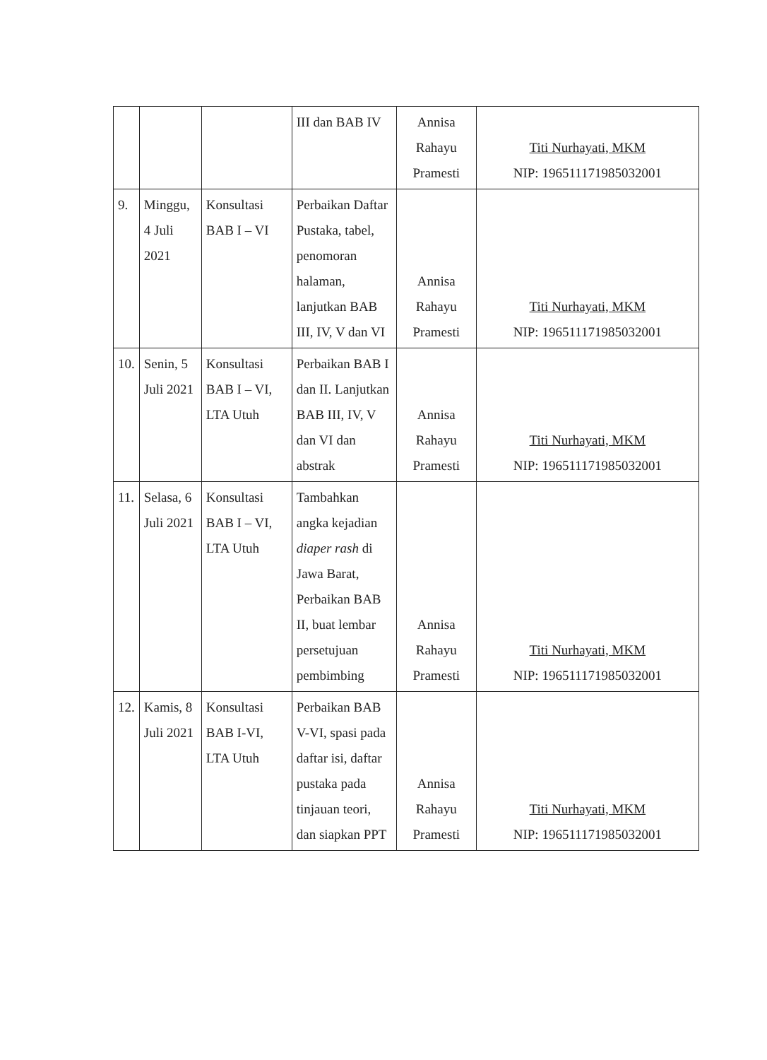| | | | III dan BAB IV | Annisa Rahayu Pramesti | Titi Nurhayati, MKM NIP: 196511171985032001 |
| 9. | Minggu, 4 Juli 2021 | Konsultasi BAB I – VI | Perbaikan Daftar Pustaka, tabel, penomoran halaman, lanjutkan BAB III, IV, V dan VI | Annisa Rahayu Pramesti | Titi Nurhayati, MKM NIP: 196511171985032001 |
| 10. | Senin, 5 Juli 2021 | Konsultasi BAB I – VI, LTA Utuh | Perbaikan BAB I dan II. Lanjutkan BAB III, IV, V dan VI dan abstrak | Annisa Rahayu Pramesti | Titi Nurhayati, MKM NIP: 196511171985032001 |
| 11. | Selasa, 6 Juli 2021 | Konsultasi BAB I – VI, LTA Utuh | Tambahkan angka kejadian diaper rash di Jawa Barat, Perbaikan BAB II, buat lembar persetujuan pembimbing | Annisa Rahayu Pramesti | Titi Nurhayati, MKM NIP: 196511171985032001 |
| 12. | Kamis, 8 Juli 2021 | Konsultasi BAB I-VI, LTA Utuh | Perbaikan BAB V-VI, spasi pada daftar isi, daftar pustaka pada tinjauan teori, dan siapkan PPT | Annisa Rahayu Pramesti | Titi Nurhayati, MKM NIP: 196511171985032001 |